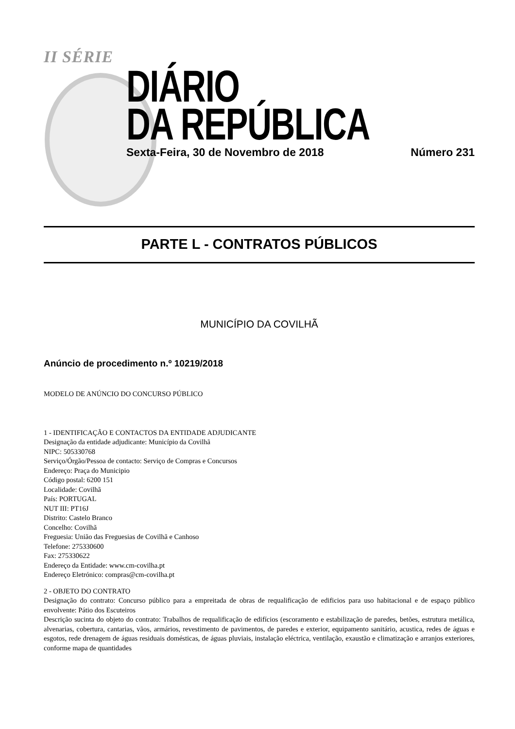II SÉRIE
DIÁRIO
DA REPÚBLICA
Sexta-Feira, 30 de Novembro de 2018 Número 231
PARTE L - CONTRATOS PÚBLICOS
MUNICÍPIO DA COVILHÃ
Anúncio de procedimento n.º 10219/2018
MODELO DE ANÚNCIO DO CONCURSO PÚBLICO
1 - IDENTIFICAÇÃO E CONTACTOS DA ENTIDADE ADJUDICANTE
Designação da entidade adjudicante: Município da Covilhã
NIPC: 505330768
Serviço/Órgão/Pessoa de contacto: Serviço de Compras e Concursos
Endereço: Praça do Municipio
Código postal: 6200 151
Localidade: Covilhã
País: PORTUGAL
NUT III: PT16J
Distrito: Castelo Branco
Concelho: Covilhã
Freguesia: União das Freguesias de Covilhã e Canhoso
Telefone: 275330600
Fax: 275330622
Endereço da Entidade: www.cm-covilha.pt
Endereço Eletrónico: compras@cm-covilha.pt
2 - OBJETO DO CONTRATO
Designação do contrato: Concurso público para a empreitada de obras de requalificação de edificios para uso habitacional e de espaço público envolvente: Pátio dos Escuteiros
Descrição sucinta do objeto do contrato: Trabalhos de requalificação de edifícios (escoramento e estabilização de paredes, betões, estrutura metálica, alvenarias, cobertura, cantarias, vãos, armários, revestimento de pavimentos, de paredes e exterior, equipamento sanitário, acustica, redes de águas e esgotos, rede drenagem de águas residuais domésticas, de águas pluviais, instalação eléctrica, ventilação, exaustão e climatização e arranjos exteriores, conforme mapa de quantidades